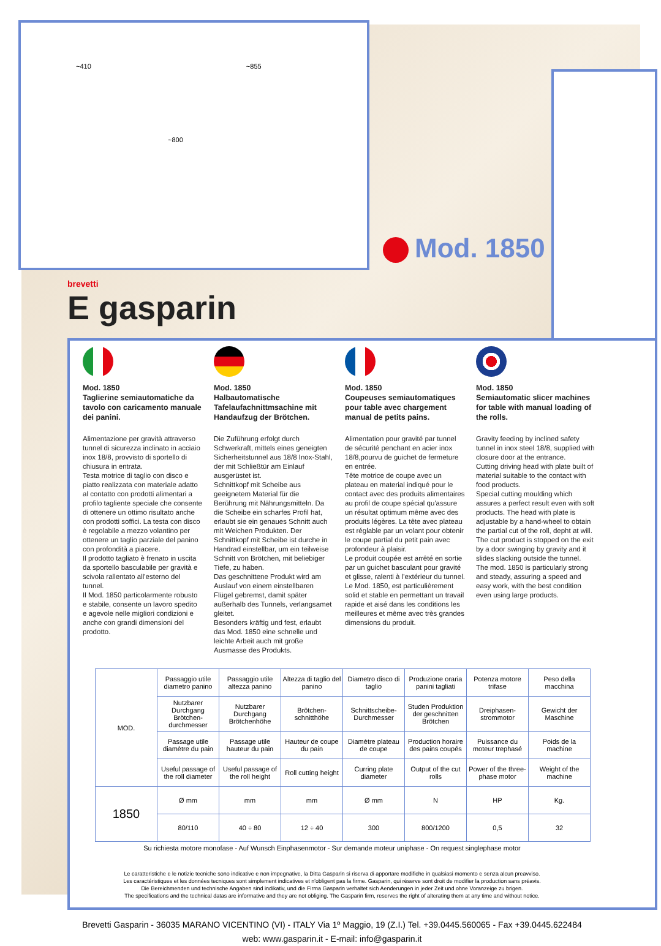~410 ~855
~800
Mod. 1850
brevetti
E gasparin
Mod. 1850
Taglierine semiautomatiche da tavolo con caricamento manuale dei panini.
Alimentazione per gravità attraverso tunnel di sicurezza inclinato in acciaio inox 18/8, provvisto di sportello di chiusura in entrata.
Testa motrice di taglio con disco e piatto realizzata con materiale adatto al contatto con prodotti alimentari a profilo tagliente speciale che consente di ottenere un ottimo risultato anche con prodotti soffici. La testa con disco è regolabile a mezzo volantino per ottenere un taglio parziale del panino con profondità a piacere.
Il prodotto tagliato è frenato in uscita da sportello basculabile per gravità e scivola rallentato all'esterno del tunnel.
Il Mod. 1850 particolarmente robusto e stabile, consente un lavoro spedito e agevole nelle migliori condizioni e anche con grandi dimensioni del prodotto.
Mod. 1850
Halbautomatische Tafelaufachnittmsachine mit Handaufzug der Brötchen.
Die Zuführung erfolgt durch Schwerkraft, mittels eines geneigten Sicherheitstunnel aus 18/8 Inox-Stahl, der mit Schließtür am Einlauf ausgerüstet ist.
Schnittkopf mit Scheibe aus geeignetem Material für die Berührung mit Nährungsmitteln. Da die Scheibe ein scharfes Profil hat, erlaubt sie ein genaues Schnitt auch mit Weichen Produkten. Der Schnittkopf mit Scheibe ist durche in Handrad einstellbar, um ein teilweise Schnitt von Brötchen, mit beliebiger Tiefe, zu haben.
Das geschnittene Produkt wird am Auslauf von einem einstellbaren Flügel gebremst, damit später außerhalb des Tunnels, verlangsamet gleitet.
Besonders kräftig und fest, erlaubt das Mod. 1850 eine schnelle und leichte Arbeit auch mit große Ausmasse des Produkts.
Mod. 1850
Coupeuses semiautomatiques pour table avec chargement manual de petits pains.
Alimentation pour gravité par tunnel de sécurité penchant en acier inox 18/8,pourvu de guichet de fermeture en entrée.
Tête motrice de coupe avec un plateau en material indiqué pour le contact avec des produits alimentaires au profil de coupe spécial qu'assure un résultat optimum même avec des produits légères. La tête avec plateau est réglable par un volant pour obtenir le coupe partial du petit pain avec profondeur à plaisir.
Le produit coupée est arrêté en sortie par un guichet basculant pour gravité et glisse, ralenti à l'extérieur du tunnel.
Le Mod. 1850, est particulièrement solid et stable en permettant un travail rapide et aisé dans les conditions les meilleures et même avec très grandes dimensions du produit.
Mod. 1850
Semiautomatic slicer machines for table with manual loading of the rolls.
Gravity feeding by inclined safety tunnel in inox steel 18/8, supplied with closure door at the entrance.
Cutting driving head with plate built of material suitable to the contact with food products.
Special cutting moulding which assures a perfect result even with soft products. The head with plate is adjustable by a hand-wheel to obtain the partial cut of the roll, depht at will.
The cut product is stopped on the exit by a door swinging by gravity and it slides slacking outside the tunnel.
The mod. 1850 is particularly strong and steady, assuring a speed and easy work, with the best condition even using large products.
| MOD. | Passaggio utile diametro panino | Passaggio utile altezza panino | Altezza di taglio del panino | Diametro disco di taglio | Produzione oraria panini tagliati | Potenza motore trifase | Peso della macchina |
| | Nutzbarer Durchgang Brötchen-durchmesser | Nutzbarer Durchgang Brötchenhöhe | Brötchen-schnitthöhe | Schnittscheibe-Durchmesser | Studen Produktion der geschnitten Brötchen | Dreiphasen-strommotor | Gewicht der Maschine |
| | Passage utile diamètre du pain | Passage utile hauteur du pain | Hauteur de coupe du pain | Diamètre plateau de coupe | Production horaire des pains coupés | Puissance du moteur trephasé | Poids de la machine |
| | Useful passage of the roll diameter | Useful passage of the roll height | Roll cutting height | Curring plate diameter | Output of the cut rolls | Power of the three-phase motor | Weight of the machine |
| 1850 | Ø mm | mm | mm | Ø mm | N | HP | Kg. |
| | 80/110 | 40 ÷ 80 | 12 ÷ 40 | 300 | 800/1200 | 0,5 | 32 |
Su richiesta motore monofase - Auf Wunsch Einphasenmotor - Sur demande moteur uniphase - On request singlephase motor
Le caratteristiche e le notizie tecniche sono indicative e non impegnative, la Ditta Gasparin si riserva di apportare modifiche in qualsiasi momento e senza alcun preavviso.
Les caractéristiques et les données tecniques sont simplement indicatives et n'obligent pas la firme. Gasparin, qui réserve sont droit de modifier la production sans préavis.
Die Bereichmenden und technische Angaben sind indikativ, und die Firma Gasparin verhaltet sich Aenderungen in jeder Zeit und ohne Voranzeige zu brigen.
The specifications and the technical datas are informative and they are not obliging. The Gasparin firm, reserves the right of alterating them at any time and without notice.
Brevetti Gasparin - 36035 MARANO VICENTINO (VI) - ITALY Via 1º Maggio, 19 (Z.I.) Tel. +39.0445.560065 - Fax +39.0445.622484
web: www.gasparin.it - E-mail: info@gasparin.it